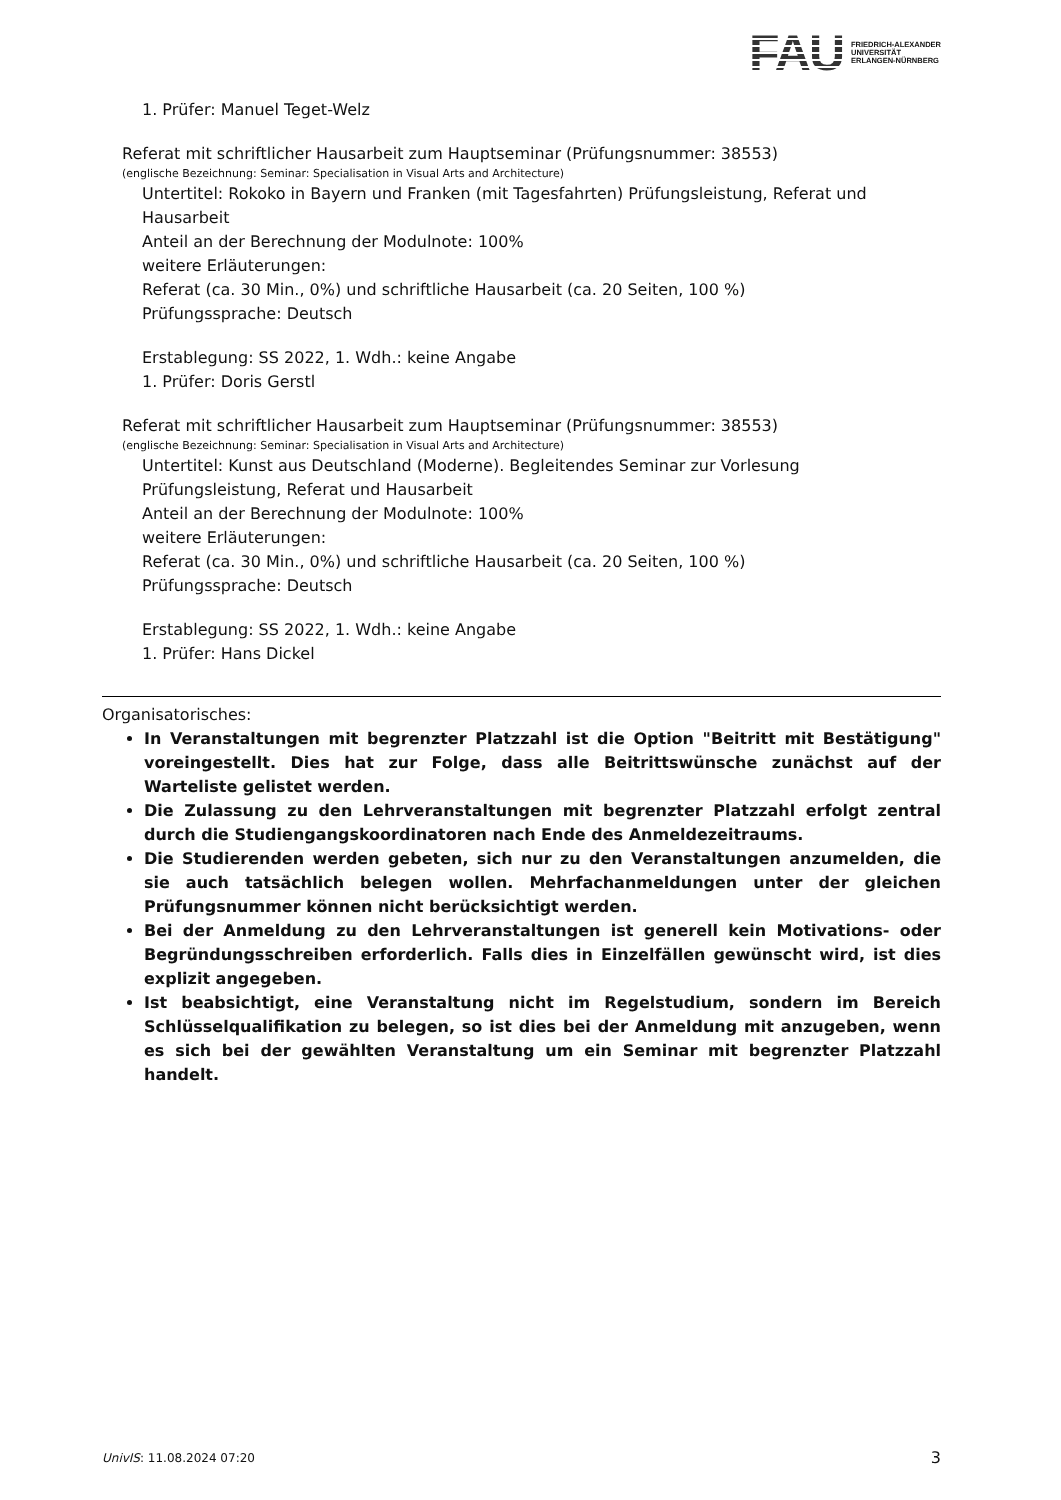FAU
FRIEDRICH-ALEXANDER
UNIVERSITÄT
ERLANGEN-NÜRNBERG
1. Prüfer: Manuel Teget-Welz
Referat mit schriftlicher Hausarbeit zum Hauptseminar (Prüfungsnummer: 38553)
(englische Bezeichnung: Seminar: Specialisation in Visual Arts and Architecture)
Untertitel: Rokoko in Bayern und Franken (mit Tagesfahrten) Prüfungsleistung, Referat und Hausarbeit
Anteil an der Berechnung der Modulnote: 100%
weitere Erläuterungen:
Referat (ca. 30 Min., 0%) und schriftliche Hausarbeit (ca. 20 Seiten, 100 %)
Prüfungssprache: Deutsch
Erstablegung: SS 2022, 1. Wdh.: keine Angabe
1. Prüfer: Doris Gerstl
Referat mit schriftlicher Hausarbeit zum Hauptseminar (Prüfungsnummer: 38553)
(englische Bezeichnung: Seminar: Specialisation in Visual Arts and Architecture)
Untertitel: Kunst aus Deutschland (Moderne). Begleitendes Seminar zur Vorlesung Prüfungsleistung, Referat und Hausarbeit
Anteil an der Berechnung der Modulnote: 100%
weitere Erläuterungen:
Referat (ca. 30 Min., 0%) und schriftliche Hausarbeit (ca. 20 Seiten, 100 %)
Prüfungssprache: Deutsch
Erstablegung: SS 2022, 1. Wdh.: keine Angabe
1. Prüfer: Hans Dickel
Organisatorisches:
In Veranstaltungen mit begrenzter Platzzahl ist die Option "Beitritt mit Bestätigung" voreingestellt. Dies hat zur Folge, dass alle Beitrittswünsche zunächst auf der Warteliste gelistet werden.
Die Zulassung zu den Lehrveranstaltungen mit begrenzter Platzzahl erfolgt zentral durch die Studiengangskoordinatoren nach Ende des Anmeldezeitraums.
Die Studierenden werden gebeten, sich nur zu den Veranstaltungen anzumelden, die sie auch tatsächlich belegen wollen. Mehrfachanmeldungen unter der gleichen Prüfungsnummer können nicht berücksichtigt werden.
Bei der Anmeldung zu den Lehrveranstaltungen ist generell kein Motivations- oder Begründungsschreiben erforderlich. Falls dies in Einzelfällen gewünscht wird, ist dies explizit angegeben.
Ist beabsichtigt, eine Veranstaltung nicht im Regelstudium, sondern im Bereich Schlüsselqualifikation zu belegen, so ist dies bei der Anmeldung mit anzugeben, wenn es sich bei der gewählten Veranstaltung um ein Seminar mit begrenzter Platzzahl handelt.
UnivIS: 11.08.2024 07:20 3